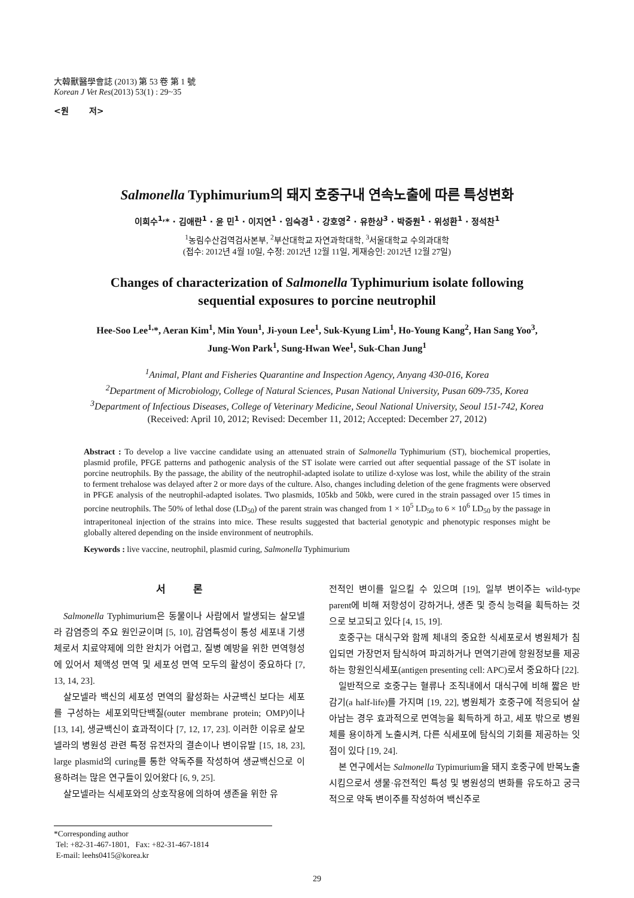大韓獸醫學會誌 (2013) 第 53 卷 第 1 號
Korean J Vet Res(2013) 53(1) : 29~35
<원 저>
Salmonella Typhimurium의 돼지 호중구내 연속노출에 따른 특성변화
이희수<sup>1,</sup>* · 김애란<sup>1</sup> · 윤 민<sup>1</sup> · 이지연<sup>1</sup> · 임숙경<sup>1</sup> · 강호영<sup>2</sup> · 유한상<sup>3</sup> · 박중원<sup>1</sup> · 위성환<sup>1</sup> · 정석찬<sup>1</sup>
<sup>1</sup> 농림수산검역검사본부, <sup>2</sup>부산대학교 자연과학대학, <sup>3</sup>서울대학교 수의과대학
(접수: 2012년 4월 10일, 수정: 2012년 12월 11일, 게재승인: 2012년 12월 27일)
Changes of characterization of Salmonella Typhimurium isolate following
sequential exposures to porcine neutrophil
Hee-Soo Lee<sup>1,</sup>*, Aeran Kim<sup>1</sup>, Min Youn<sup>1</sup>, Ji-youn Lee<sup>1</sup>, Suk-Kyung Lim<sup>1</sup>, Ho-Young Kang<sup>2</sup>, Han Sang Yoo<sup>3</sup>,
Jung-Won Park<sup>1</sup>, Sung-Hwan Wee<sup>1</sup>, Suk-Chan Jung<sup>1</sup>
<sup>1</sup> Animal, Plant and Fisheries Quarantine and Inspection Agency, Anyang 430-016, Korea
<sup>2</sup> Department of Microbiology, College of Natural Sciences, Pusan National University, Pusan 609-735, Korea
<sup>3</sup> Department of Infectious Diseases, College of Veterinary Medicine, Seoul National University, Seoul 151-742, Korea
(Received: April 10, 2012; Revised: December 11, 2012; Accepted: December 27, 2012)
Abstract : To develop a live vaccine candidate using an attenuated strain of Salmonella Typhimurium (ST), biochemical properties, plasmid profile, PFGE patterns and pathogenic analysis of the ST isolate were carried out after sequential passage of the ST isolate in porcine neutrophils. By the passage, the ability of the neutrophil-adapted isolate to utilize d-xylose was lost, while the ability of the strain to ferment trehalose was delayed after 2 or more days of the culture. Also, changes including deletion of the gene fragments were observed in PFGE analysis of the neutrophil-adapted isolates. Two plasmids, 105kb and 50kb, were cured in the strain passaged over 15 times in porcine neutrophils. The 50% of lethal dose (LD<sub>50</sub>) of the parent strain was changed from 1 × 10<sup>5</sup> LD<sub>50</sub> to 6 × 10<sup>6</sup> LD<sub>50</sub> by the passage in intraperitoneal injection of the strains into mice. These results suggested that bacterial genotypic and phenotypic responses might be globally altered depending on the inside environment of neutrophils.
Keywords : live vaccine, neutrophil, plasmid curing, Salmonella Typhimurium
서 론
Salmonella Typhimurium은 동물이나 사람에서 발생되는 살모넬라 감염증의 주요 원인균이며 [5, 10], 감염특성이 통성 세포내 기생체로서 치료약제에 의한 완치가 어렵고, 질병 예방을 위한 면역형성에 있어서 체액성 면역 및 세포성 면역 모두의 활성이 중요하다 [7, 13, 14, 23].
살모넬라 백신의 세포성 면역의 활성화는 사균백신 보다는 세포를 구성하는 세포외막단백질(outer membrane protein; OMP)이나 [13, 14], 생균백신이 효과적이다 [7, 12, 17, 23]. 이러한 이유로 살모넬라의 병원성 관련 특정 유전자의 결손이나 변이유발 [15, 18, 23], large plasmid의 curing를 통한 약독주를 작성하여 생균백신으로 이용하려는 많은 연구들이 있어왔다 [6, 9, 25].
살모넬라는 식세포와의 상호작용에 의하여 생존을 위한 유
전적인 변이를 일으킬 수 있으며 [19], 일부 변이주는 wild-type parent에 비해 저항성이 강하거나, 생존 및 증식 능력을 획득하는 것으로 보고되고 있다 [4, 15, 19].
호중구는 대식구와 함께 체내의 중요한 식세포로서 병원체가 침입되면 가장먼저 탐식하여 파괴하거나 면역기관에 항원정보를 제공하는 항원인식세포(antigen presenting cell: APC)로서 중요하다 [22].
일반적으로 호중구는 혈류나 조직내에서 대식구에 비해 짧은 반감기(a half-life)를 가지며 [19, 22], 병원체가 호중구에 적응되어 살아남는 경우 효과적으로 면역능을 획득하게 하고, 세포 밖으로 병원체를 용이하게 노출시켜, 다른 식세포에 탐식의 기회를 제공하는 잇점이 있다 [19, 24].
본 연구에서는 Salmonella Typimurium을 돼지 호중구에 반복노출시킴으로서 생물·유전적인 특성 및 병원성의 변화를 유도하고 궁극적으로 약독 변이주를 작성하여 백신주로
*Corresponding author
Tel: +82-31-467-1801, Fax: +82-31-467-1814
E-mail: leehs0415@korea.kr
29